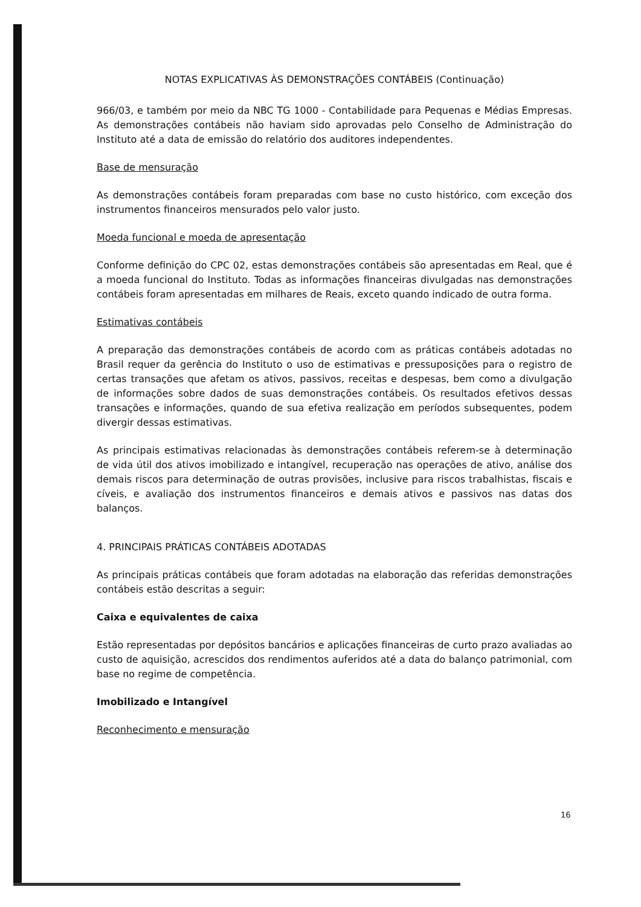NOTAS EXPLICATIVAS ÀS DEMONSTRAÇÕES CONTÁBEIS (Continuação)
966/03, e também por meio da NBC TG 1000 - Contabilidade para Pequenas e Médias Empresas. As demonstrações contábeis não haviam sido aprovadas pelo Conselho de Administração do Instituto até a data de emissão do relatório dos auditores independentes.
Base de mensuração
As demonstrações contábeis foram preparadas com base no custo histórico, com exceção dos instrumentos financeiros mensurados pelo valor justo.
Moeda funcional e moeda de apresentação
Conforme definição do CPC 02, estas demonstrações contábeis são apresentadas em Real, que é a moeda funcional do Instituto. Todas as informações financeiras divulgadas nas demonstrações contábeis foram apresentadas em milhares de Reais, exceto quando indicado de outra forma.
Estimativas contábeis
A preparação das demonstrações contábeis de acordo com as práticas contábeis adotadas no Brasil requer da gerência do Instituto o uso de estimativas e pressuposições para o registro de certas transações que afetam os ativos, passivos, receitas e despesas, bem como a divulgação de informações sobre dados de suas demonstrações contábeis. Os resultados efetivos dessas transações e informações, quando de sua efetiva realização em períodos subsequentes, podem divergir dessas estimativas.
As principais estimativas relacionadas às demonstrações contábeis referem-se à determinação de vida útil dos ativos imobilizado e intangível, recuperação nas operações de ativo, análise dos demais riscos para determinação de outras provisões, inclusive para riscos trabalhistas, fiscais e cíveis, e avaliação dos instrumentos financeiros e demais ativos e passivos nas datas dos balanços.
4. PRINCIPAIS PRÁTICAS CONTÁBEIS ADOTADAS
As principais práticas contábeis que foram adotadas na elaboração das referidas demonstrações contábeis estão descritas a seguir:
Caixa e equivalentes de caixa
Estão representadas por depósitos bancários e aplicações financeiras de curto prazo avaliadas ao custo de aquisição, acrescidos dos rendimentos auferidos até a data do balanço patrimonial, com base no regime de competência.
Imobilizado e Intangível
Reconhecimento e mensuração
16